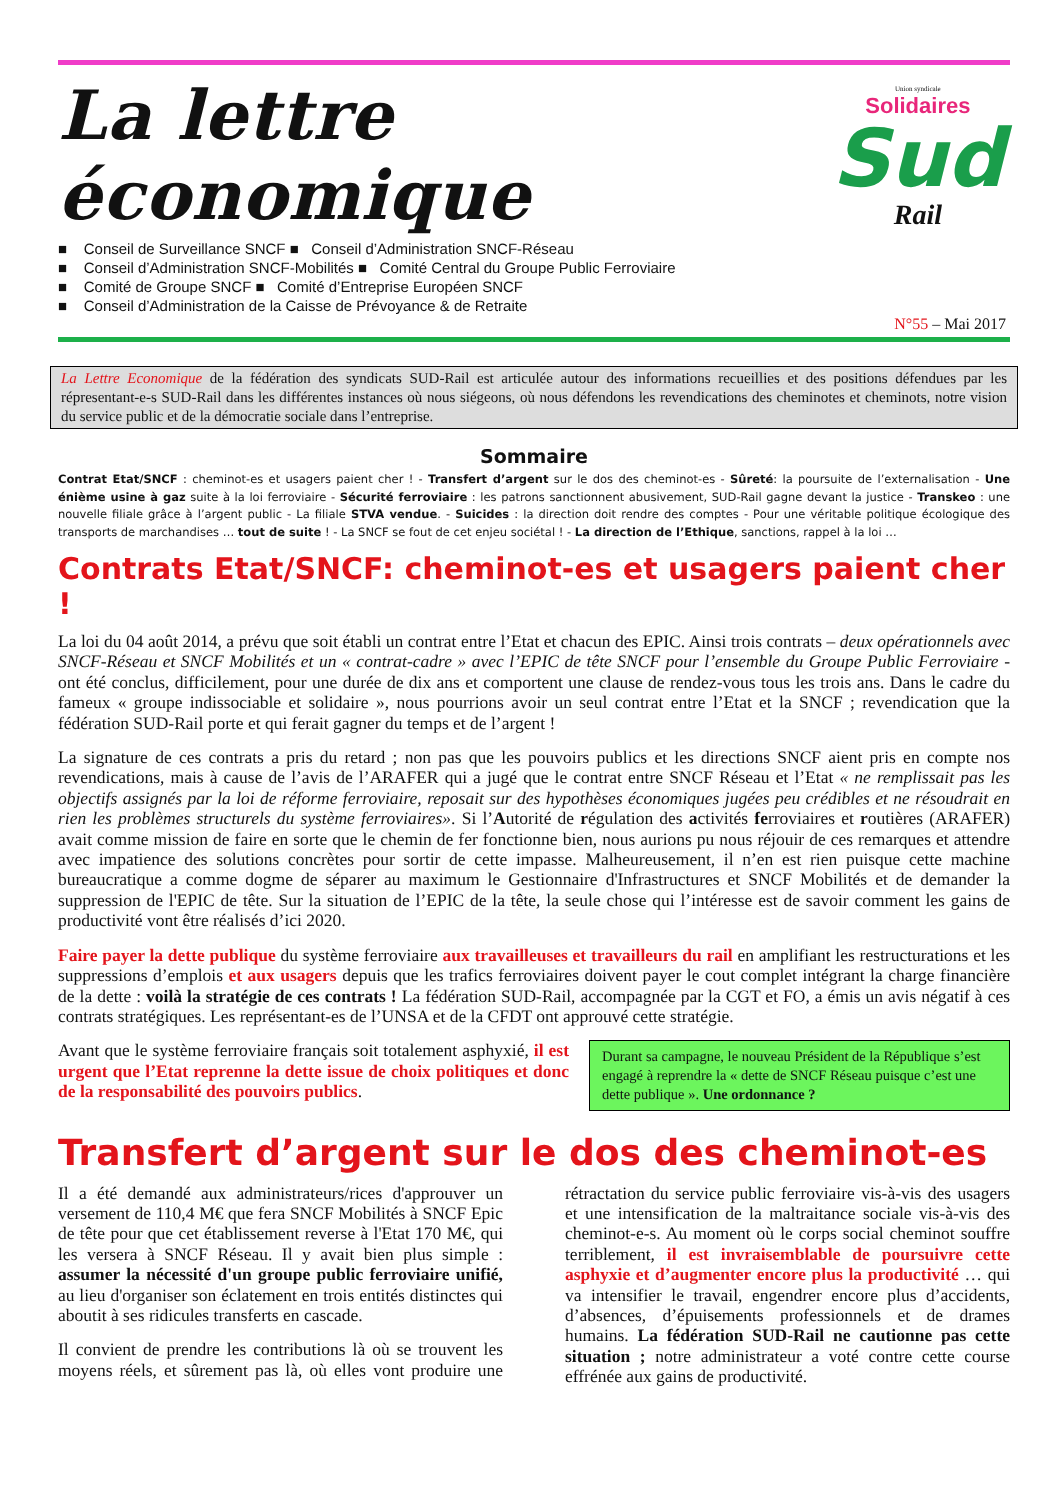La lettre économique
■ Conseil de Surveillance SNCF ■ Conseil d’Administration SNCF-Réseau
■ Conseil d’Administration SNCF-Mobilités ■ Comité Central du Groupe Public Ferroviaire
■ Comité de Groupe SNCF ■ Comité d’Entreprise Européen SNCF
■ Conseil d’Administration de la Caisse de Prévoyance & de Retraite
Union syndicale
Solidaires
Sud
Rail
N°55 – Mai 2017
La Lettre Economique de la fédération des syndicats SUD-Rail est articulée autour des informations recueillies et des positions défendues par les répresentant-e-s SUD-Rail dans les différentes instances où nous siégeons, où nous défendons les revendications des cheminotes et cheminots, notre vision du service public et de la démocratie sociale dans l’entreprise.
Sommaire
Contrat Etat/SNCF : cheminot-es et usagers paient cher ! - Transfert d’argent sur le dos des cheminot-es - Sûreté: la poursuite de l’externalisation - Une énième usine à gaz suite à la loi ferroviaire - Sécurité ferroviaire : les patrons sanctionnent abusivement, SUD-Rail gagne devant la justice - Transkeo : une nouvelle filiale grâce à l’argent public - La filiale STVA vendue. - Suicides : la direction doit rendre des comptes - Pour une véritable politique écologique des transports de marchandises … tout de suite ! - La SNCF se fout de cet enjeu sociétal ! - La direction de l’Ethique, sanctions, rappel à la loi …
Contrats Etat/SNCF: cheminot-es et usagers paient cher !
La loi du 04 août 2014, a prévu que soit établi un contrat entre l’Etat et chacun des EPIC. Ainsi trois contrats – deux opérationnels avec SNCF-Réseau et SNCF Mobilités et un « contrat-cadre » avec l’EPIC de tête SNCF pour l’ensemble du Groupe Public Ferroviaire - ont été conclus, difficilement, pour une durée de dix ans et comportent une clause de rendez-vous tous les trois ans. Dans le cadre du fameux « groupe indissociable et solidaire », nous pourrions avoir un seul contrat entre l’Etat et la SNCF ; revendication que la fédération SUD-Rail porte et qui ferait gagner du temps et de l’argent !
La signature de ces contrats a pris du retard ; non pas que les pouvoirs publics et les directions SNCF aient pris en compte nos revendications, mais à cause de l’avis de l’ARAFER qui a jugé que le contrat entre SNCF Réseau et l’Etat « ne remplissait pas les objectifs assignés par la loi de réforme ferroviaire, reposait sur des hypothèses économiques jugées peu crédibles et ne résoudrait en rien les problèmes structurels du système ferroviaires». Si l’Autorité de régulation des activités ferroviaires et routières (ARAFER) avait comme mission de faire en sorte que le chemin de fer fonctionne bien, nous aurions pu nous réjouir de ces remarques et attendre avec impatience des solutions concrètes pour sortir de cette impasse. Malheureusement, il n’en est rien puisque cette machine bureaucratique a comme dogme de séparer au maximum le Gestionnaire d'Infrastructures et SNCF Mobilités et de demander la suppression de l'EPIC de tête. Sur la situation de l’EPIC de la tête, la seule chose qui l’intéresse est de savoir comment les gains de productivité vont être réalisés d’ici 2020.
Faire payer la dette publique du système ferroviaire aux travailleuses et travailleurs du rail en amplifiant les restructurations et les suppressions d’emplois et aux usagers depuis que les trafics ferroviaires doivent payer le cout complet intégrant la charge financière de la dette : voilà la stratégie de ces contrats ! La fédération SUD-Rail, accompagnée par la CGT et FO, a émis un avis négatif à ces contrats stratégiques. Les représentant-es de l’UNSA et de la CFDT ont approuvé cette stratégie.
Avant que le système ferroviaire français soit totalement asphyxié, il est urgent que l’Etat reprenne la dette issue de choix politiques et donc de la responsabilité des pouvoirs publics.
Durant sa campagne, le nouveau Président de la République s’est engagé à reprendre la « dette de SNCF Réseau puisque c’est une dette publique ». Une ordonnance ?
Transfert d’argent sur le dos des cheminot-es
Il a été demandé aux administrateurs/rices d'approuver un versement de 110,4 M€ que fera SNCF Mobilités à SNCF Epic de tête pour que cet établissement reverse à l'Etat 170 M€, qui les versera à SNCF Réseau. Il y avait bien plus simple : assumer la nécessité d'un groupe public ferroviaire unifié, au lieu d'organiser son éclatement en trois entités distinctes qui aboutit à ses ridicules transferts en cascade.
Il convient de prendre les contributions là où se trouvent les moyens réels, et sûrement pas là, où elles vont produire une rétractation du service public ferroviaire vis-à-vis des usagers et une intensification de la maltraitance sociale vis-à-vis des cheminot-e-s. Au moment où le corps social cheminot souffre terriblement, il est invraisemblable de poursuivre cette asphyxie et d’augmenter encore plus la productivité … qui va intensifier le travail, engendrer encore plus d’accidents, d’absences, d’épuisements professionnels et de drames humains. La fédération SUD-Rail ne cautionne pas cette situation ; notre administrateur a voté contre cette course effrénée aux gains de productivité.